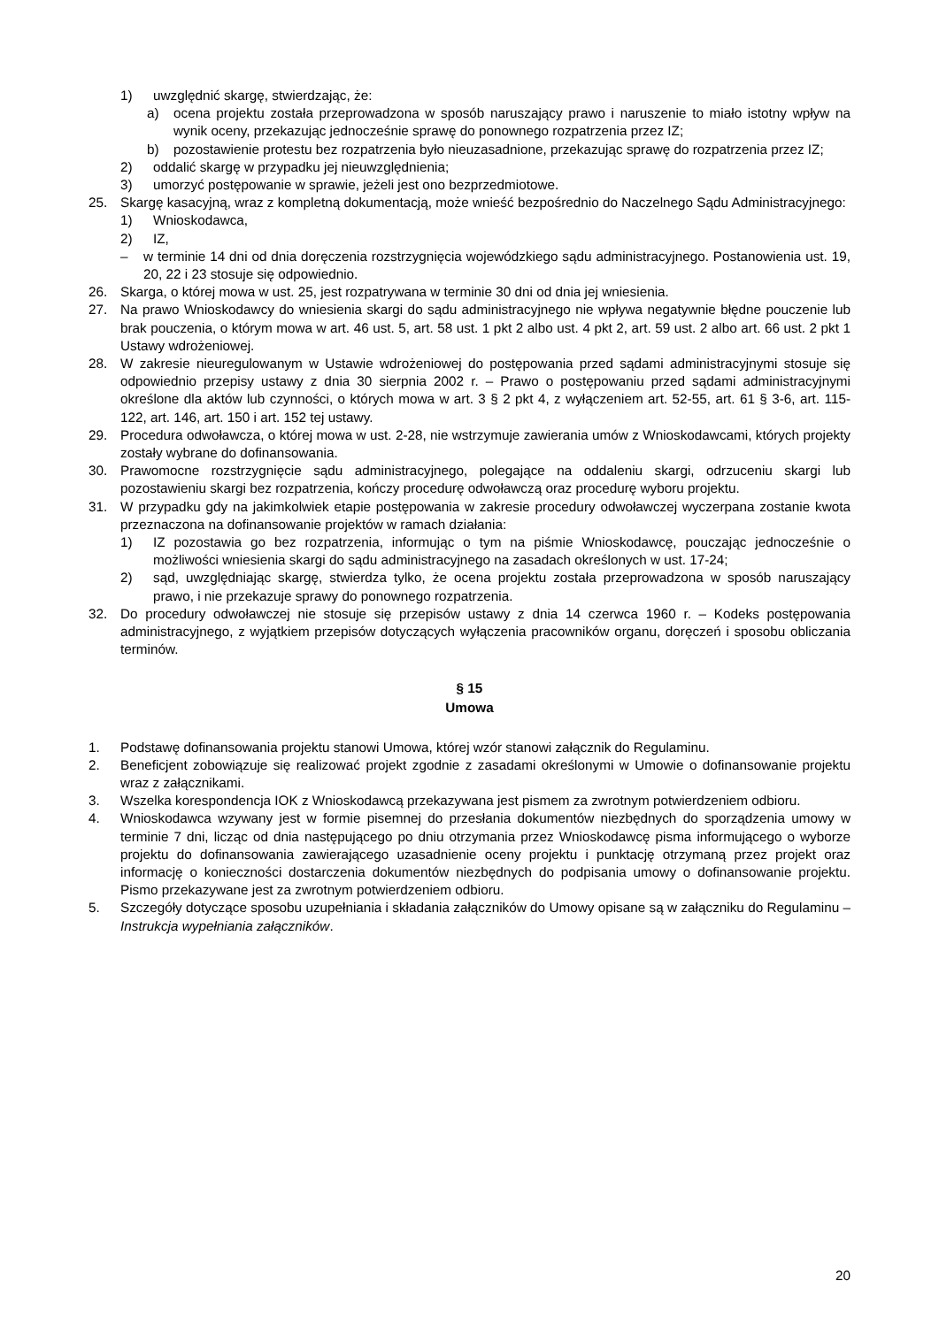1) uwzględnić skargę, stwierdzając, że:
a) ocena projektu została przeprowadzona w sposób naruszający prawo i naruszenie to miało istotny wpływ na wynik oceny, przekazując jednocześnie sprawę do ponownego rozpatrzenia przez IZ;
b) pozostawienie protestu bez rozpatrzenia było nieuzasadnione, przekazując sprawę do rozpatrzenia przez IZ;
2) oddalić skargę w przypadku jej nieuwzględnienia;
3) umorzyć postępowanie w sprawie, jeżeli jest ono bezprzedmiotowe.
25. Skargę kasacyjną, wraz z kompletną dokumentacją, może wnieść bezpośrednio do Naczelnego Sądu Administracyjnego:
1) Wnioskodawca,
2) IZ,
– w terminie 14 dni od dnia doręczenia rozstrzygnięcia wojewódzkiego sądu administracyjnego. Postanowienia ust. 19, 20, 22 i 23 stosuje się odpowiednio.
26. Skarga, o której mowa w ust. 25, jest rozpatrywana w terminie 30 dni od dnia jej wniesienia.
27. Na prawo Wnioskodawcy do wniesienia skargi do sądu administracyjnego nie wpływa negatywnie błędne pouczenie lub brak pouczenia, o którym mowa w art. 46 ust. 5, art. 58 ust. 1 pkt 2 albo ust. 4 pkt 2, art. 59 ust. 2 albo art. 66 ust. 2 pkt 1 Ustawy wdrożeniowej.
28. W zakresie nieuregulowanym w Ustawie wdrożeniowej do postępowania przed sądami administracyjnymi stosuje się odpowiednio przepisy ustawy z dnia 30 sierpnia 2002 r. – Prawo o postępowaniu przed sądami administracyjnymi określone dla aktów lub czynności, o których mowa w art. 3 § 2 pkt 4, z wyłączeniem art. 52-55, art. 61 § 3-6, art. 115-122, art. 146, art. 150 i art. 152 tej ustawy.
29. Procedura odwoławcza, o której mowa w ust. 2-28, nie wstrzymuje zawierania umów z Wnioskodawcami, których projekty zostały wybrane do dofinansowania.
30. Prawomocne rozstrzygnięcie sądu administracyjnego, polegające na oddaleniu skargi, odrzuceniu skargi lub pozostawieniu skargi bez rozpatrzenia, kończy procedurę odwoławczą oraz procedurę wyboru projektu.
31. W przypadku gdy na jakimkolwiek etapie postępowania w zakresie procedury odwoławczej wyczerpana zostanie kwota przeznaczona na dofinansowanie projektów w ramach działania:
1) IZ pozostawia go bez rozpatrzenia, informując o tym na piśmie Wnioskodawcę, pouczając jednocześnie o możliwości wniesienia skargi do sądu administracyjnego na zasadach określonych w ust. 17-24;
2) sąd, uwzględniając skargę, stwierdza tylko, że ocena projektu została przeprowadzona w sposób naruszający prawo, i nie przekazuje sprawy do ponownego rozpatrzenia.
32. Do procedury odwoławczej nie stosuje się przepisów ustawy z dnia 14 czerwca 1960 r. – Kodeks postępowania administracyjnego, z wyjątkiem przepisów dotyczących wyłączenia pracowników organu, doręczeń i sposobu obliczania terminów.
§ 15
Umowa
1. Podstawę dofinansowania projektu stanowi Umowa, której wzór stanowi załącznik do Regulaminu.
2. Beneficjent zobowiązuje się realizować projekt zgodnie z zasadami określonymi w Umowie o dofinansowanie projektu wraz z załącznikami.
3. Wszelka korespondencja IOK z Wnioskodawcą przekazywana jest pismem za zwrotnym potwierdzeniem odbioru.
4. Wnioskodawca wzywany jest w formie pisemnej do przesłania dokumentów niezbędnych do sporządzenia umowy w terminie 7 dni, licząc od dnia następującego po dniu otrzymania przez Wnioskodawcę pisma informującego o wyborze projektu do dofinansowania zawierającego uzasadnienie oceny projektu i punktację otrzymaną przez projekt oraz informację o konieczności dostarczenia dokumentów niezbędnych do podpisania umowy o dofinansowanie projektu. Pismo przekazywane jest za zwrotnym potwierdzeniem odbioru.
5. Szczegóły dotyczące sposobu uzupełniania i składania załączników do Umowy opisane są w załączniku do Regulaminu – Instrukcja wypełniania załączników.
20